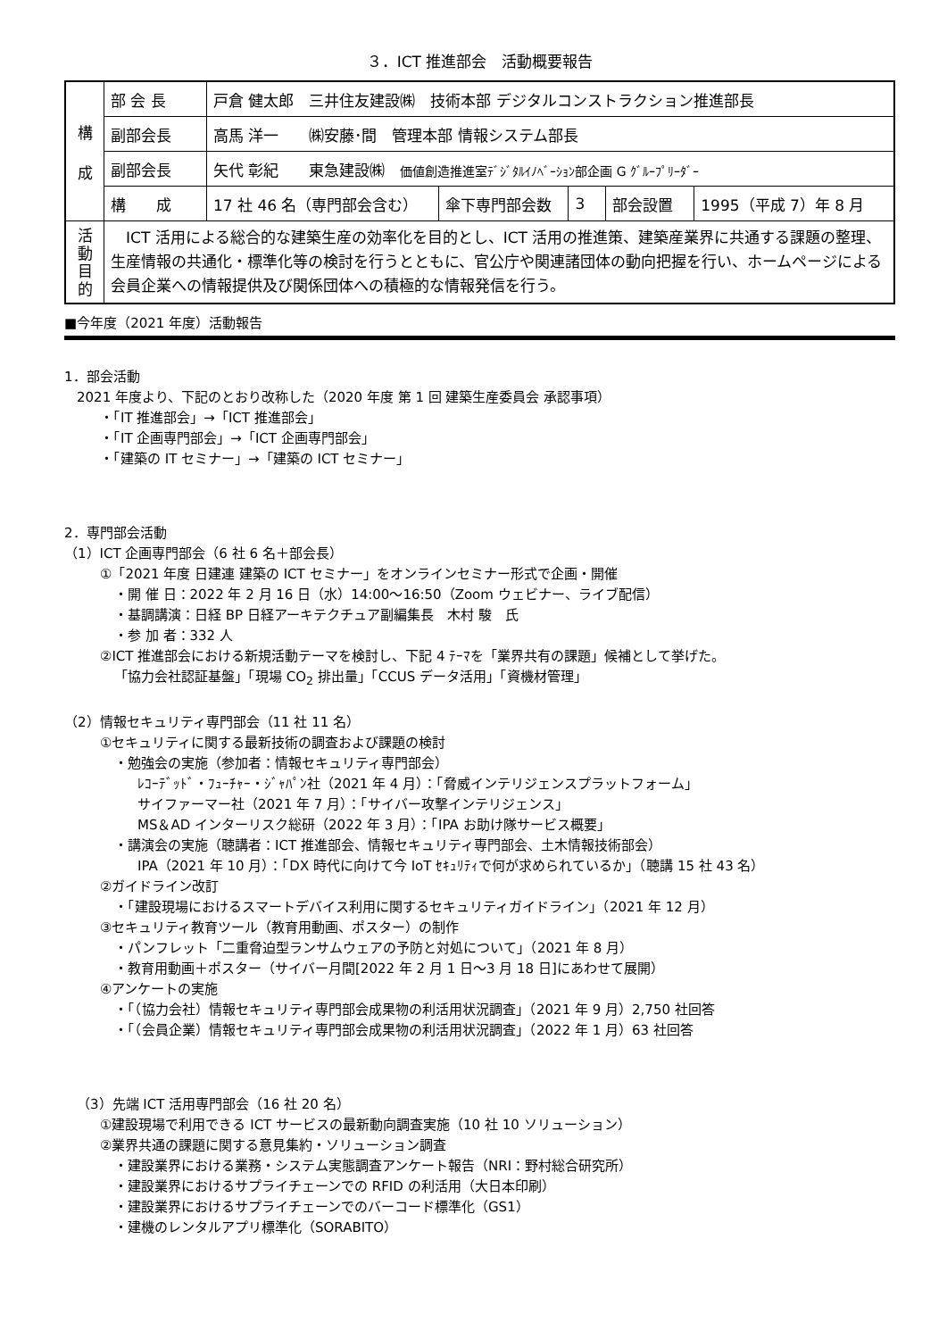３．ICT 推進部会　活動概要報告
| 構 成 | 部 会 長 | 戸倉 健太郎 三井住友建設㈱ 技術本部 デジタルコンストラクション推進部長 | | | | |
| | 副部会長 | 高馬 洋一 ㈱安藤･間 管理本部 情報システム部長 | | | | |
| | 副部会長 | 矢代 彰紀 東急建設㈱ 価値創造推進室ﾃﾞｼﾞﾀﾙｲﾉﾍﾞｰｼｮﾝ部企画 G ｸﾞﾙｰﾌﾟﾘｰﾀﾞｰ | | | | |
| | 構 成 | 17 社 46 名（専門部会含む） | 傘下専門部会数 | 3 | 部会設置 | 1995（平成 7）年 8 月 |
| 活 動 目 的 | ICT 活用による総合的な建築生産の効率化を目的とし、ICT 活用の推進策、建築産業界に共通する課題の整理、生産情報の共通化・標準化等の検討を行うとともに、官公庁や関連諸団体の動向把握を行い、ホームページによる会員企業への情報提供及び関係団体への積極的な情報発信を行う。 | | | | | |
■今年度（2021 年度）活動報告
1．部会活動
2021 年度より、下記のとおり改称した（2020 年度 第 1 回 建築生産委員会 承認事項）
・「IT 推進部会」→「ICT 推進部会」
・「IT 企画専門部会」→「ICT 企画専門部会」
・「建築の IT セミナー」→「建築の ICT セミナー」
2．専門部会活動
（1）ICT 企画専門部会（6 社 6 名＋部会長）
①「2021 年度 日建連 建築の ICT セミナー」をオンラインセミナー形式で企画・開催
・開 催 日：2022 年 2 月 16 日（水）14:00～16:50（Zoom ウェビナー、ライブ配信）
・基調講演：日経 BP 日経アーキテクチュア副編集長　木村 駿　氏
・参 加 者：332 人
②ICT 推進部会における新規活動テーマを検討し、下記 4 ﾃｰﾏを「業界共有の課題」候補として挙げた。
「協力会社認証基盤」「現場 CO<sub>2</sub> 排出量」「CCUS データ活用」「資機材管理」
（2）情報セキュリティ専門部会（11 社 11 名）
①セキュリティに関する最新技術の調査および課題の検討
・勉強会の実施（参加者：情報セキュリティ専門部会）
ﾚｺｰﾃﾞｯﾄﾞ・ﾌｭｰﾁｬｰ・ｼﾞｬﾊﾟﾝ社（2021 年 4 月）：「脅威インテリジェンスプラットフォーム」
サイファーマー社（2021 年 7 月）：「サイバー攻撃インテリジェンス」
MS＆AD インターリスク総研（2022 年 3 月）：「IPA お助け隊サービス概要」
・講演会の実施（聴講者：ICT 推進部会、情報セキュリティ専門部会、土木情報技術部会）
IPA（2021 年 10 月）：「DX 時代に向けて今 IoT ｾｷｭﾘﾃｨで何が求められているか」（聴講 15 社 43 名）
②ガイドライン改訂
・「建設現場におけるスマートデバイス利用に関するセキュリティガイドライン」（2021 年 12 月）
③セキュリティ教育ツール（教育用動画、ポスター）の制作
・パンフレット「二重脅迫型ランサムウェアの予防と対処について」（2021 年 8 月）
・教育用動画＋ポスター（サイバー月間[2022 年 2 月 1 日～3 月 18 日]にあわせて展開）
④アンケートの実施
・「（協力会社）情報セキュリティ専門部会成果物の利活用状況調査」（2021 年 9 月）2,750 社回答
・「（会員企業）情報セキュリティ専門部会成果物の利活用状況調査」（2022 年 1 月）63 社回答
（3）先端 ICT 活用専門部会（16 社 20 名）
①建設現場で利用できる ICT サービスの最新動向調査実施（10 社 10 ソリューション）
②業界共通の課題に関する意見集約・ソリューション調査
・建設業界における業務・システム実態調査アンケート報告（NRI：野村総合研究所）
・建設業界におけるサプライチェーンでの RFID の利活用（大日本印刷）
・建設業界におけるサプライチェーンでのバーコード標準化（GS1）
・建機のレンタルアプリ標準化（SORABITO）